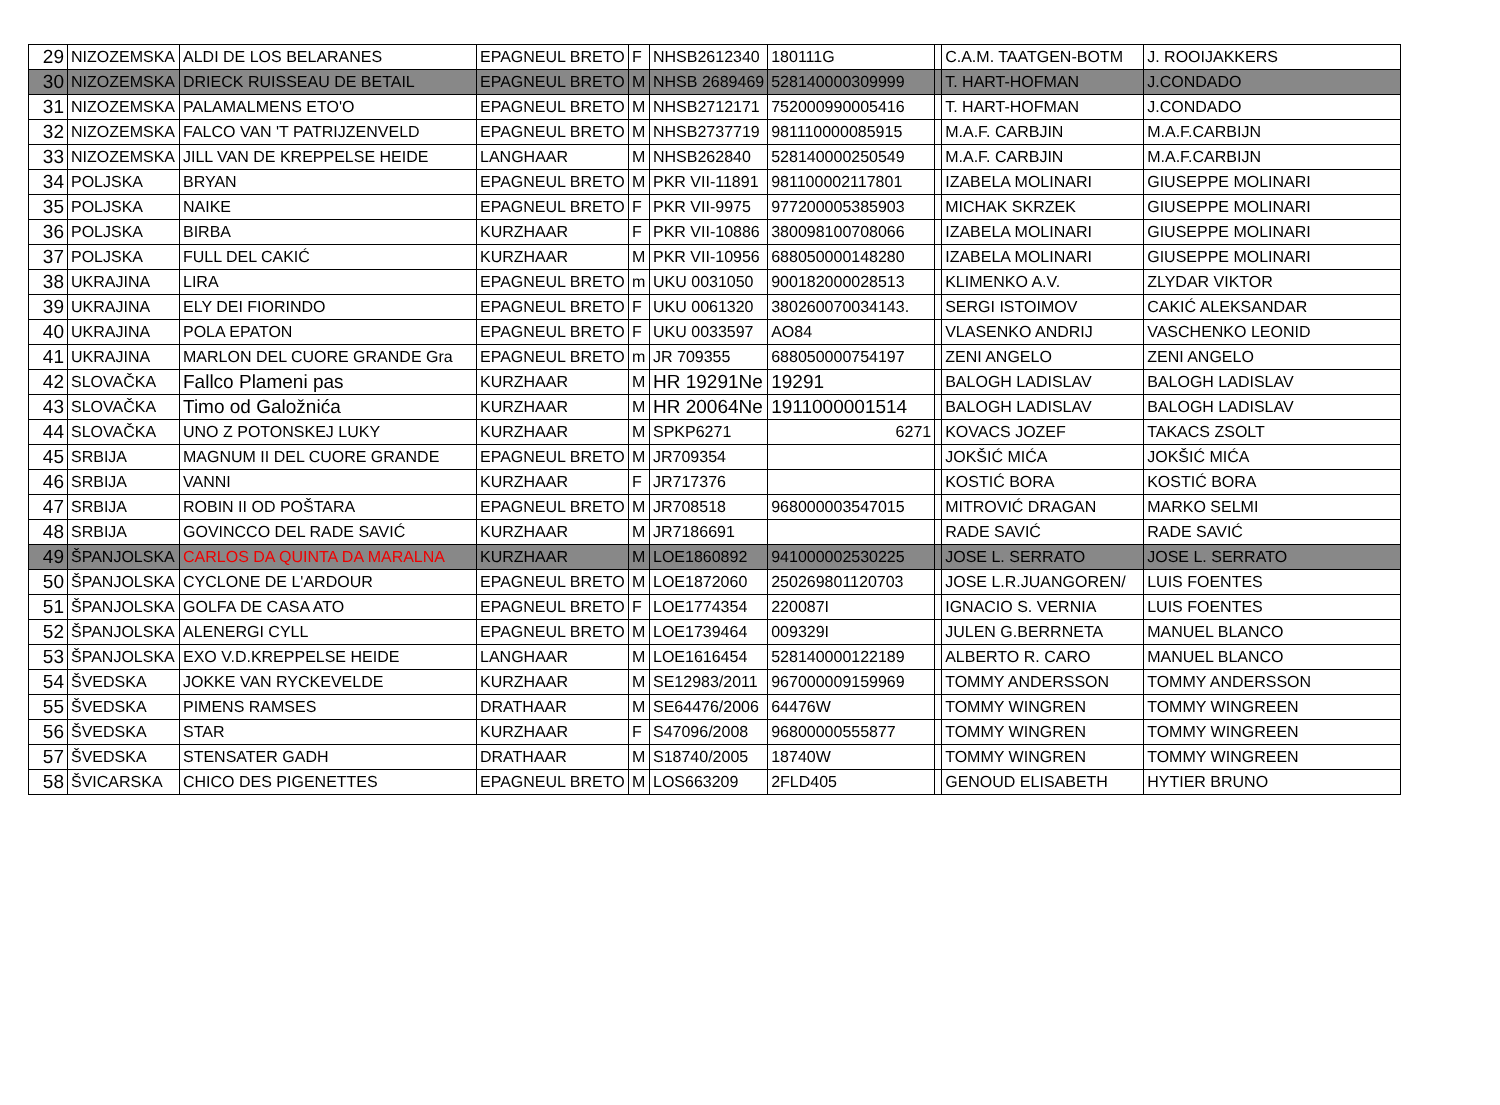| 29 | NIZOZEMSKA | ALDI DE LOS BELARANES | EPAGNEUL BRETO | F | NHSB2612340 | 180111G | | C.A.M. TAATGEN-BOTM | J. ROOIJAKKERS |
| 30 | NIZOZEMSKA | DRIECK RUISSEAU DE BETAIL | EPAGNEUL BRETO | M | NHSB 2689469 | 528140000309999 | | T. HART-HOFMAN | J.CONDADO |
| 31 | NIZOZEMSKA | PALAMALMENS ETO'O | EPAGNEUL BRETO | M | NHSB2712171 | 752000990005416 | | T. HART-HOFMAN | J.CONDADO |
| 32 | NIZOZEMSKA | FALCO VAN 'T PATRIJZENVELD | EPAGNEUL BRETO | M | NHSB2737719 | 981110000085915 | | M.A.F. CARBJIN | M.A.F.CARBIJN |
| 33 | NIZOZEMSKA | JILL VAN DE KREPPELSE HEIDE | LANGHAAR | M | NHSB262840 | 528140000250549 | | M.A.F. CARBJIN | M.A.F.CARBIJN |
| 34 | POLJSKA | BRYAN | EPAGNEUL BRETO | M | PKR VII-11891 | 981100002117801 | | IZABELA MOLINARI | GIUSEPPE MOLINARI |
| 35 | POLJSKA | NAIKE | EPAGNEUL BRETO | F | PKR VII-9975 | 977200005385903 | | MICHAK SKRZEK | GIUSEPPE MOLINARI |
| 36 | POLJSKA | BIRBA | KURZHAAR | F | PKR VII-10886 | 380098100708066 | | IZABELA MOLINARI | GIUSEPPE MOLINARI |
| 37 | POLJSKA | FULL DEL CAKIĆ | KURZHAAR | M | PKR VII-10956 | 688050000148280 | | IZABELA MOLINARI | GIUSEPPE MOLINARI |
| 38 | UKRAJINA | LIRA | EPAGNEUL BRETO | m | UKU 0031050 | 900182000028513 | | KLIMENKO A.V. | ZLYDAR VIKTOR |
| 39 | UKRAJINA | ELY DEI FIORINDO | EPAGNEUL BRETO | F | UKU 0061320 | 380260070034143. | | SERGI ISTOIMOV | CAKIĆ ALEKSANDAR |
| 40 | UKRAJINA | POLA EPATON | EPAGNEUL BRETO | F | UKU 0033597 | AO84 | | VLASENKO ANDRIJ | VASCHENKO LEONID |
| 41 | UKRAJINA | MARLON DEL CUORE GRANDE Gra | EPAGNEUL BRETO | m | JR 709355 | 688050000754197 | | ZENI ANGELO | ZENI ANGELO |
| 42 | SLOVAČKA | Fallco Plameni pas | KURZHAAR | M | HR 19291Ne | 19291 | | BALOGH LADISLAV | BALOGH LADISLAV |
| 43 | SLOVAČKA | Timo od Galožnića | KURZHAAR | M | HR 20064Ne | 1911000001514 | | BALOGH LADISLAV | BALOGH LADISLAV |
| 44 | SLOVAČKA | UNO Z POTONSKEJ LUKY | KURZHAAR | M | SPKP6271 | 6271 | | KOVACS JOZEF | TAKACS ZSOLT |
| 45 | SRBIJA | MAGNUM II DEL CUORE GRANDE | EPAGNEUL BRETO | M | JR709354 | | | JOKŠIĆ MIĆA | JOKŠIĆ MIĆA |
| 46 | SRBIJA | VANNI | KURZHAAR | F | JR717376 | | | KOSTIĆ BORA | KOSTIĆ BORA |
| 47 | SRBIJA | ROBIN II OD POŠTARA | EPAGNEUL BRETO | M | JR708518 | 968000003547015 | | MITROVIĆ DRAGAN | MARKO SELMI |
| 48 | SRBIJA | GOVINCCO DEL RADE SAVIĆ | KURZHAAR | M | JR7186691 | | | RADE SAVIĆ | RADE SAVIĆ |
| 49 | ŠPANJOLSKA | CARLOS DA QUINTA DA MARALNA | KURZHAAR | M | LOE1860892 | 941000002530225 | | JOSE L. SERRATO | JOSE L. SERRATO |
| 50 | ŠPANJOLSKA | CYCLONE DE L'ARDOUR | EPAGNEUL BRETO | M | LOE1872060 | 250269801120703 | | JOSE L.R.JUANGOREN/ | LUIS FOENTES |
| 51 | ŠPANJOLSKA | GOLFA DE CASA ATO | EPAGNEUL BRETO | F | LOE1774354 | 220087I | | IGNACIO S. VERNIA | LUIS FOENTES |
| 52 | ŠPANJOLSKA | ALENERGI CYLL | EPAGNEUL BRETO | M | LOE1739464 | 009329I | | JULEN G.BERRNETA | MANUEL BLANCO |
| 53 | ŠPANJOLSKA | EXO V.D.KREPPELSE HEIDE | LANGHAAR | M | LOE1616454 | 528140000122189 | | ALBERTO R. CARO | MANUEL BLANCO |
| 54 | ŠVEDSKA | JOKKE VAN RYCKEVELDE | KURZHAAR | M | SE12983/2011 | 967000009159969 | | TOMMY ANDERSSON | TOMMY ANDERSSON |
| 55 | ŠVEDSKA | PIMENS RAMSES | DRATHAAR | M | SE64476/2006 | 64476W | | TOMMY WINGREN | TOMMY WINGREEN |
| 56 | ŠVEDSKA | STAR | KURZHAAR | F | S47096/2008 | 96800000555877 | | TOMMY WINGREN | TOMMY WINGREEN |
| 57 | ŠVEDSKA | STENSATER GADH | DRATHAAR | M | S18740/2005 | 18740W | | TOMMY WINGREN | TOMMY WINGREEN |
| 58 | ŠVICARSKA | CHICO DES PIGENETTES | EPAGNEUL BRETO | M | LOS663209 | 2FLD405 | | GENOUD ELISABETH | HYTIER BRUNO |